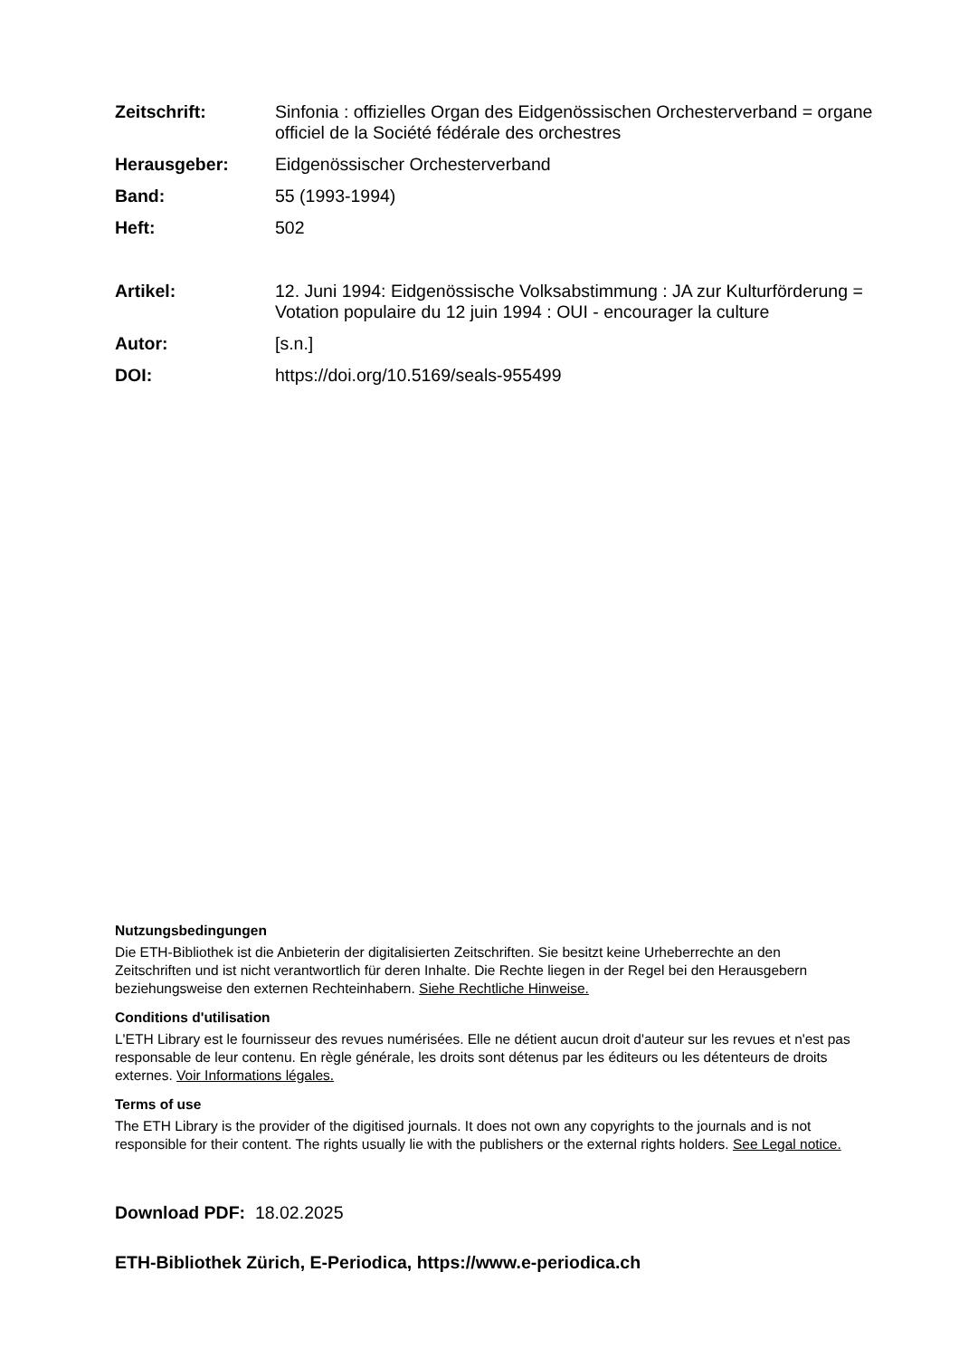Zeitschrift: Sinfonia : offizielles Organ des Eidgenössischen Orchesterverband = organe officiel de la Société fédérale des orchestres
Herausgeber: Eidgenössischer Orchesterverband
Band: 55 (1993-1994)
Heft: 502
Artikel: 12. Juni 1994: Eidgenössische Volksabstimmung : JA zur Kulturförderung = Votation populaire du 12 juin 1994 : OUI - encourager la culture
Autor: [s.n.]
DOI: https://doi.org/10.5169/seals-955499
Nutzungsbedingungen
Die ETH-Bibliothek ist die Anbieterin der digitalisierten Zeitschriften. Sie besitzt keine Urheberrechte an den Zeitschriften und ist nicht verantwortlich für deren Inhalte. Die Rechte liegen in der Regel bei den Herausgebern beziehungsweise den externen Rechteinhabern. Siehe Rechtliche Hinweise.
Conditions d'utilisation
L'ETH Library est le fournisseur des revues numérisées. Elle ne détient aucun droit d'auteur sur les revues et n'est pas responsable de leur contenu. En règle générale, les droits sont détenus par les éditeurs ou les détenteurs de droits externes. Voir Informations légales.
Terms of use
The ETH Library is the provider of the digitised journals. It does not own any copyrights to the journals and is not responsible for their content. The rights usually lie with the publishers or the external rights holders. See Legal notice.
Download PDF: 18.02.2025
ETH-Bibliothek Zürich, E-Periodica, https://www.e-periodica.ch